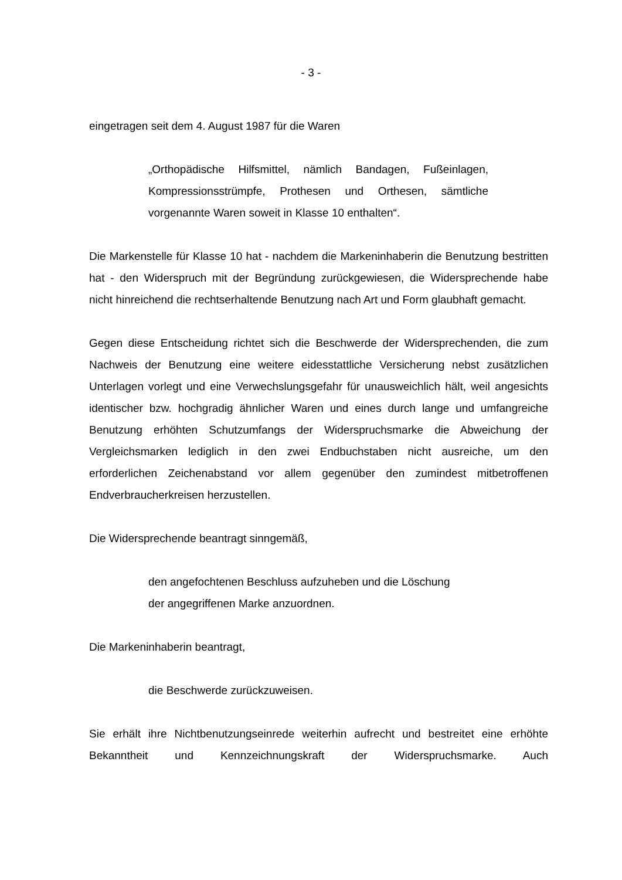- 3 -
eingetragen seit dem 4. August 1987 für die Waren
„Orthopädische Hilfsmittel, nämlich Bandagen, Fußeinlagen, Kompressionsstrümpfe, Prothesen und Orthesen, sämtliche vorgenannte Waren soweit in Klasse 10 enthalten“.
Die Markenstelle für Klasse 10 hat - nachdem die Markeninhaberin die Benutzung bestritten hat - den Widerspruch mit der Begründung zurückgewiesen, die Widersprechende habe nicht hinreichend die rechtserhaltende Benutzung nach Art und Form glaubhaft gemacht.
Gegen diese Entscheidung richtet sich die Beschwerde der Widersprechenden, die zum Nachweis der Benutzung eine weitere eidesstattliche Versicherung nebst zusätzlichen Unterlagen vorlegt und eine Verwechslungsgefahr für unausweichlich hält, weil angesichts identischer bzw. hochgradig ähnlicher Waren und eines durch lange und umfangreiche Benutzung erhöhten Schutzumfangs der Widerspruchsmarke die Abweichung der Vergleichsmarken lediglich in den zwei Endbuchstaben nicht ausreiche, um den erforderlichen Zeichenabstand vor allem gegenüber den zumindest mitbetroffenen Endverbraucherkreisen herzustellen.
Die Widersprechende beantragt sinngemäß,
den angefochtenen Beschluss aufzuheben und die Löschung
der angegriffenen Marke anzuordnen.
Die Markeninhaberin beantragt,
die Beschwerde zurückzuweisen.
Sie erhält ihre Nichtbenutzungseinrede weiterhin aufrecht und bestreitet eine erhöhte Bekanntheit und Kennzeichnungskraft der Widerspruchsmarke. Auch